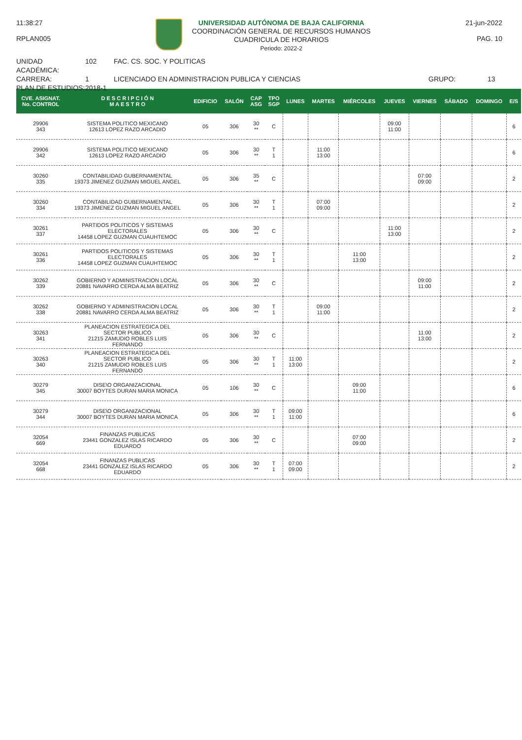11:38:27
RPLAN005
UNIVERSIDAD AUTÓNOMA DE BAJA CALIFORNIA
COORDINACIÓN GENERAL DE RECURSOS HUMANOS
CUADRICULA DE HORARIOS
Periodo: 2022-2
21-jun-2022
PAG. 10
UNIDAD ACADÉMICA:
102
FAC. CS. SOC. Y POLITICAS
CARRERA:
1
LICENCIADO EN ADMINISTRACION PUBLICA Y CIENCIAS
GRUPO:
13
PLAN DE ESTUDIOS:
2018-1
| CVE. ASIGNAT. No. CONTROL | D E S C R I P C I Ó N M A E S T R O | EDIFICIO | SALÓN | CAP ASG | TPO SGP | LUNES | MARTES | MIÉRCOLES | JUEVES | VIERNES | SÁBADO | DOMINGO | E/S |
| --- | --- | --- | --- | --- | --- | --- | --- | --- | --- | --- | --- | --- | --- |
| 29906 343 | SISTEMA POLITICO MEXICANO 12613 LOPEZ RAZO ARCADIO | 05 | 306 | 30 ** | C | | | | 09:00 11:00 | | | | 6 |
| 29906 342 | SISTEMA POLITICO MEXICANO 12613 LOPEZ RAZO ARCADIO | 05 | 306 | 30 ** | T 1 | | 11:00 13:00 | | | | | | 6 |
| 30260 335 | CONTABILIDAD GUBERNAMENTAL 19373 JIMENEZ GUZMAN MIGUEL ANGEL | 05 | 306 | 35 ** | C | | | | | 07:00 09:00 | | | 2 |
| 30260 334 | CONTABILIDAD GUBERNAMENTAL 19373 JIMENEZ GUZMAN MIGUEL ANGEL | 05 | 306 | 30 ** | T 1 | | 07:00 09:00 | | | | | | 2 |
| 30261 337 | PARTIDOS POLITICOS Y SISTEMAS ELECTORALES 14458 LOPEZ GUZMAN CUAUHTEMOC | 05 | 306 | 30 ** | C | | | | 11:00 13:00 | | | | 2 |
| 30261 336 | PARTIDOS POLITICOS Y SISTEMAS ELECTORALES 14458 LOPEZ GUZMAN CUAUHTEMOC | 05 | 306 | 30 ** | T 1 | | | 11:00 13:00 | | | | | 2 |
| 30262 339 | GOBIERNO Y ADMINISTRACION LOCAL 20881 NAVARRO CERDA ALMA BEATRIZ | 05 | 306 | 30 ** | C | | | | | 09:00 11:00 | | | 2 |
| 30262 338 | GOBIERNO Y ADMINISTRACION LOCAL 20881 NAVARRO CERDA ALMA BEATRIZ | 05 | 306 | 30 ** | T 1 | | 09:00 11:00 | | | | | | 2 |
| 30263 341 | PLANEACION ESTRATEGICA DEL SECTOR PUBLICO 21215 ZAMUDIO ROBLES LUIS FERNANDO | 05 | 306 | 30 ** | C | | | | | 11:00 13:00 | | | 2 |
| 30263 340 | PLANEACION ESTRATEGICA DEL SECTOR PUBLICO 21215 ZAMUDIO ROBLES LUIS FERNANDO | 05 | 306 | 30 ** | T 1 | 11:00 13:00 | | | | | | | 2 |
| 30279 345 | DISE\O ORGANIZACIONAL 30007 BOYTES DURAN MARIA MONICA | 05 | 106 | 30 ** | C | | | 09:00 11:00 | | | | | 6 |
| 30279 344 | DISE\O ORGANIZACIONAL 30007 BOYTES DURAN MARIA MONICA | 05 | 306 | 30 ** | T 1 | 09:00 11:00 | | | | | | | 6 |
| 32054 669 | FINANZAS PUBLICAS 23441 GONZALEZ ISLAS RICARDO EDUARDO | 05 | 306 | 30 ** | C | | | 07:00 09:00 | | | | | 2 |
| 32054 668 | FINANZAS PUBLICAS 23441 GONZALEZ ISLAS RICARDO EDUARDO | 05 | 306 | 30 ** | T 1 | 07:00 09:00 | | | | | | | 2 |